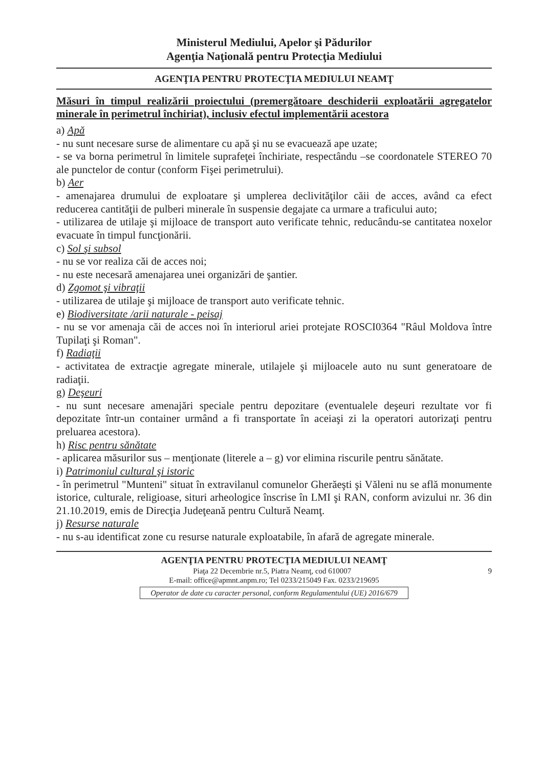Ministerul Mediului, Apelor şi Pădurilor
Agenţia Naţională pentru Protecţia Mediului
AGENŢIA PENTRU PROTECŢIA MEDIULUI NEAMŢ
Măsuri în timpul realizării proiectului (premergătoare deschiderii exploatării agregatelor minerale în perimetrul închiriat), inclusiv efectul implementării acestora
a) Apă
- nu sunt necesare surse de alimentare cu apă şi nu se evacuează ape uzate;
- se va borna perimetrul în limitele suprafeţei închiriate, respectându –se coordonatele STEREO 70 ale punctelor de contur (conform Fişei perimetrului).
b) Aer
- amenajarea drumului de exploatare şi umplerea declivităţilor căii de acces, având ca efect reducerea cantităţii de pulberi minerale în suspensie degajate ca urmare a traficului auto;
- utilizarea de utilaje şi mijloace de transport auto verificate tehnic, reducându-se cantitatea noxelor evacuate în timpul funcţionării.
c) Sol şi subsol
- nu se vor realiza căi de acces noi;
- nu este necesară amenajarea unei organizări de şantier.
d) Zgomot şi vibraţii
- utilizarea de utilaje şi mijloace de transport auto verificate tehnic.
e) Biodiversitate /arii naturale - peisaj
- nu se vor amenaja căi de acces noi în interiorul ariei protejate ROSCI0364 "Râul Moldova între Tupilaţi şi Roman".
f) Radiaţii
- activitatea de extracţie agregate minerale, utilajele şi mijloacele auto nu sunt generatoare de radiaţii.
g) Deşeuri
- nu sunt necesare amenajări speciale pentru depozitare (eventualele deşeuri rezultate vor fi depozitate într-un container urmând a fi transportate în aceiaşi zi la operatori autorizaţi pentru preluarea acestora).
h) Risc pentru sănătate
- aplicarea măsurilor sus – menţionate (literele a – g) vor elimina riscurile pentru sănătate.
i) Patrimoniul cultural şi istoric
- în perimetrul "Munteni" situat în extravilanul comunelor Gherăeşti şi Văleni nu se află monumente istorice, culturale, religioase, situri arheologice înscrise în LMI şi RAN, conform avizului nr. 36 din 21.10.2019, emis de Direcţia Judeţeană pentru Cultură Neamţ.
j) Resurse naturale
- nu s-au identificat zone cu resurse naturale exploatabile, în afară de agregate minerale.
AGENŢIA PENTRU PROTECŢIA MEDIULUI NEAMŢ
Piaţa 22 Decembrie nr.5, Piatra Neamţ, cod 610007 9
E-mail: office@apmnt.anpm.ro; Tel 0233/215049 Fax. 0233/219695
Operator de date cu caracter personal, conform Regulamentului (UE) 2016/679